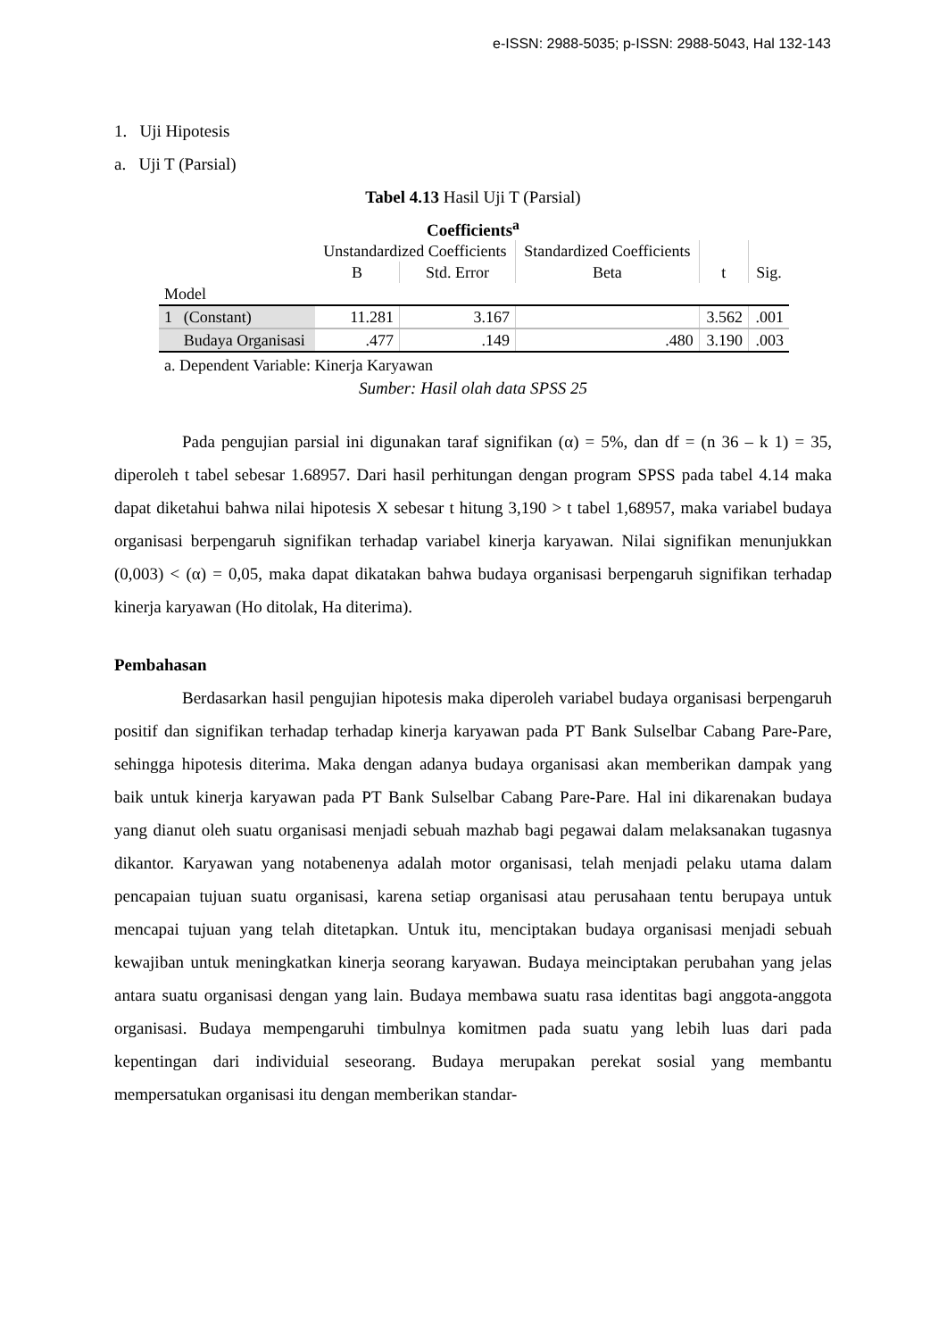e-ISSN: 2988-5035; p-ISSN: 2988-5043, Hal 132-143
1. Uji Hipotesis
a. Uji T (Parsial)
Tabel 4.13 Hasil Uji T (Parsial)
Coefficients<sup>a</sup>
| | | Unstandardized Coefficients | | Standardized Coefficients | t | Sig. |
| --- | --- | --- | --- | --- | --- | --- |
| | | B | Std. Error | Beta | | |
| Model | | | | | | |
| 1 | (Constant) | 11.281 | 3.167 | | 3.562 | .001 |
| | Budaya Organisasi | .477 | .149 | .480 | 3.190 | .003 |
a. Dependent Variable: Kinerja Karyawan
Sumber: Hasil olah data SPSS 25
Pada pengujian parsial ini digunakan taraf signifikan (α) = 5%, dan df = (n 36 – k 1) = 35, diperoleh t tabel sebesar 1.68957. Dari hasil perhitungan dengan program SPSS pada tabel 4.14 maka dapat diketahui bahwa nilai hipotesis X sebesar t hitung 3,190 > t tabel 1,68957, maka variabel budaya organisasi berpengaruh signifikan terhadap variabel kinerja karyawan. Nilai signifikan menunjukkan (0,003) < (α) = 0,05, maka dapat dikatakan bahwa budaya organisasi berpengaruh signifikan terhadap kinerja karyawan (Ho ditolak, Ha diterima).
Pembahasan
Berdasarkan hasil pengujian hipotesis maka diperoleh variabel budaya organisasi berpengaruh positif dan signifikan terhadap terhadap kinerja karyawan pada PT Bank Sulselbar Cabang Pare-Pare, sehingga hipotesis diterima. Maka dengan adanya budaya organisasi akan memberikan dampak yang baik untuk kinerja karyawan pada PT Bank Sulselbar Cabang Pare-Pare. Hal ini dikarenakan budaya yang dianut oleh suatu organisasi menjadi sebuah mazhab bagi pegawai dalam melaksanakan tugasnya dikantor. Karyawan yang notabenenya adalah motor organisasi, telah menjadi pelaku utama dalam pencapaian tujuan suatu organisasi, karena setiap organisasi atau perusahaan tentu berupaya untuk mencapai tujuan yang telah ditetapkan. Untuk itu, menciptakan budaya organisasi menjadi sebuah kewajiban untuk meningkatkan kinerja seorang karyawan. Budaya meinciptakan perubahan yang jelas antara suatu organisasi dengan yang lain. Budaya membawa suatu rasa identitas bagi anggota-anggota organisasi. Budaya mempengaruhi timbulnya komitmen pada suatu yang lebih luas dari pada kepentingan dari individuial seseorang. Budaya merupakan perekat sosial yang membantu mempersatukan organisasi itu dengan memberikan standar-